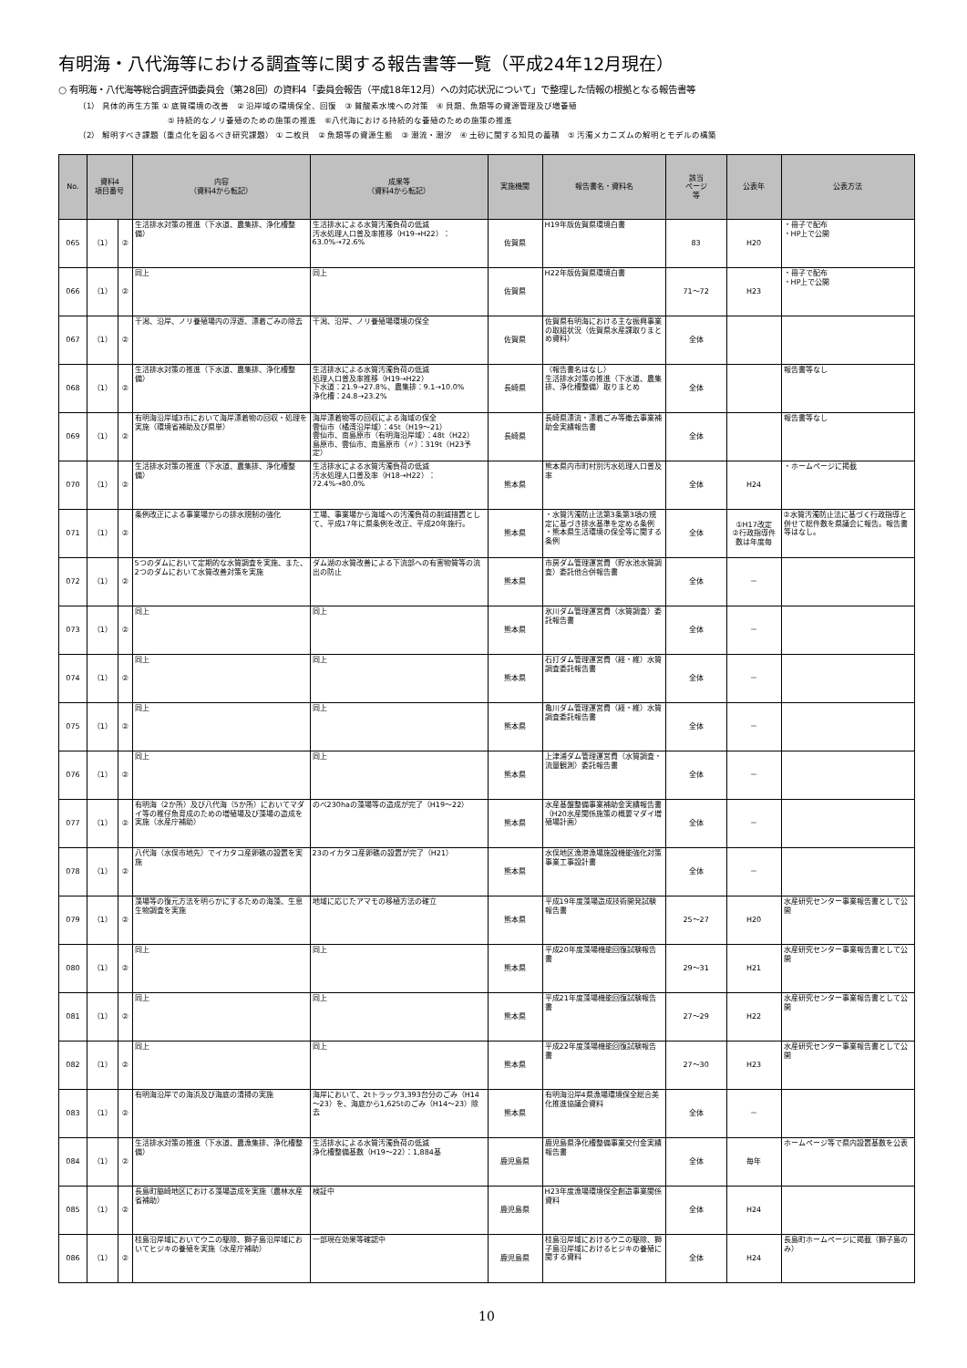有明海・八代海等における調査等に関する報告書等一覧（平成24年12月現在）
○ 有明海・八代海等総合調査評価委員会（第28回）の資料4「委員会報告（平成18年12月）への対応状況について」で整理した情報の根拠となる報告書等
（1） 具体的再生方策 ① 底質環境の改善　② 沿岸域の環境保全、回復　③ 貧酸素水塊への対策　④ 貝類、魚類等の資源管理及び増養殖
⑤ 持続的なノリ養殖のための施策の推進　⑥八代海における持続的な養殖のための施策の推進
（2） 解明すべき課題（重点化を図るべき研究課題） ① 二枚貝　② 魚類等の資源生態　③ 潮流・潮汐　④ 土砂に関する知見の蓄積　⑤ 汚濁メカニズムの解明とモデルの構築
| No. | 資料4 項目番号 | | 内容 （資料4から転記） | 成果等 （資料4から転記） | 実施機関 | 報告書名・資料名 | 該当 ページ 等 | 公表年 | 公表方法 |
| --- | --- | --- | --- | --- | --- | --- | --- | --- | --- |
| 065 | （1） | ② | 生活排水対策の推進（下水道、農集排、浄化槽整備） | 生活排水による水質汚濁負荷の低減 汚水処理人口普及率推移（H19→H22）：63.0%→72.6% | 佐賀県 | H19年版佐賀県環境白書 | 83 | H20 | ・冊子で配布 ・HP上で公開 |
| 066 | （1） | ② | 同上 | 同上 | 佐賀県 | H22年版佐賀県環境白書 | 71～72 | H23 | ・冊子で配布 ・HP上で公開 |
| 067 | （1） | ② | 干潟、沿岸、ノリ養殖場内の浮遊、漂着ごみの除去 | 干潟、沿岸、ノリ養殖場環境の保全 | 佐賀県 | 佐賀県有明海における主な振興事業の取組状況（佐賀県水産課取りまとめ資料） | 全体 | | |
| 068 | （1） | ② | 生活排水対策の推進（下水道、農集排、浄化槽整備） | 生活排水による水質汚濁負荷の低減 処理人口普及率推移（H19→H22） 下水道：21.9→27.8%、農集排：9.1→10.0% 浄化槽：24.8→23.2% | 長崎県 | （報告書名はなし） 生活排水対策の推進（下水道、農集排、浄化槽整備）取りまとめ | 全体 | | 報告書等なし |
| 069 | （1） | ② | 有明海沿岸域3市において海岸漂着物の回収・処理を実施（環境省補助及び県単） | 海岸漂着物等の回収による海域の保全 雲仙市（橘湾沿岸域）：45t（H19～21） 雲仙市、南島原市（有明海沿岸域）：48t（H22） 島原市、雲仙市、南島原市（〃）：319t（H23予定） | 長崎県 | 長崎県漂流・漂着ごみ等撤去事業補助金実績報告書 | 全体 | | 報告書等なし |
| 070 | （1） | ② | 生活排水対策の推進（下水道、農集排、浄化槽整備） | 生活排水による水質汚濁負荷の低減 汚水処理人口普及率（H18→H22）：72.4%→80.0% | 熊本県 | 熊本県内市町村別汚水処理人口普及率 | 全体 | H24 | ・ホームページに掲載 |
| 071 | （1） | ② | 条例改正による事業場からの排水規制の強化 | 工場、事業場から海域への汚濁負荷の削減措置として、平成17年に県条例を改正、平成20年施行。 | 熊本県 | ・水質汚濁防止法第3条第3項の規定に基づき排水基準を定める条例 ・熊本県生活環境の保全等に関する条例 | 全体 | ①H17改定 ②行政指導件数は年度毎 | ②水質汚濁防止法に基づく行政指導と併せて総件数を県議会に報告。報告書等はなし。 |
| 072 | （1） | ② | 5つのダムにおいて定期的な水質調査を実施、また、2つのダムにおいて水質改善対策を実施 | ダム湖の水質改善による下流部への有害物質等の流出の防止 | 熊本県 | 市房ダム管理運営費（貯水池水質調査）委託他合併報告書 | 全体 | － | |
| 073 | （1） | ② | 同上 | 同上 | 熊本県 | 氷川ダム管理運営費（水質調査）委託報告書 | 全体 | － | |
| 074 | （1） | ② | 同上 | 同上 | 熊本県 | 石打ダム管理運営費（経・維）水質調査委託報告書 | 全体 | － | |
| 075 | （1） | ② | 同上 | 同上 | 熊本県 | 亀川ダム管理運営費（経・維）水質調査委託報告書 | 全体 | － | |
| 076 | （1） | ② | 同上 | 同上 | 熊本県 | 上津浦ダム管理運営費（水質調査・流量観測）委託報告書 | 全体 | － | |
| 077 | （1） | ② | 有明海（2か所）及び八代海（5か所）においてマダイ等の稚仔魚育成のための増殖場及び藻場の造成を実施（水産庁補助） | のべ230haの藻場等の造成が完了（H19～22） | 熊本県 | 水産基盤整備事業補助金実績報告書（H20水産関係施策の概要マダイ増殖場計画） | 全体 | － | |
| 078 | （1） | ② | 八代海（水俣市地先）でイカタコ産卵礁の設置を実施 | 23のイカタコ産卵礁の設置が完了（H21） | 熊本県 | 水俣地区漁港漁場施設機能強化対策事業工事設計書 | 全体 | － | |
| 079 | （1） | ② | 藻場等の復元方法を明らかにするための海藻、生息生物調査を実施 | 地域に応じたアマモの移植方法の確立 | 熊本県 | 平成19年度藻場造成技術開発試験報告書 | 25～27 | H20 | 水産研究センター事業報告書として公開 |
| 080 | （1） | ② | 同上 | 同上 | 熊本県 | 平成20年度藻場機能回復試験報告書 | 29～31 | H21 | 水産研究センター事業報告書として公開 |
| 081 | （1） | ② | 同上 | 同上 | 熊本県 | 平成21年度藻場機能回復試験報告書 | 27～29 | H22 | 水産研究センター事業報告書として公開 |
| 082 | （1） | ② | 同上 | 同上 | 熊本県 | 平成22年度藻場機能回復試験報告書 | 27～30 | H23 | 水産研究センター事業報告書として公開 |
| 083 | （1） | ② | 有明海沿岸での海浜及び海底の清掃の実施 | 海岸において、2tトラック3,393台分のごみ（H14～23）を、海底から1,625tのごみ（H14～23）除去 | 熊本県 | 有明海沿岸4県漁場環境保全総合美化推進協議会資料 | 全体 | － | |
| 084 | （1） | ② | 生活排水対策の推進（下水道、農漁集排、浄化槽整備） | 生活排水による水質汚濁負荷の低減 浄化槽整備基数（H19～22）：1,884基 | 鹿児島県 | 鹿児島県浄化槽整備事業交付金実績報告書 | 全体 | 毎年 | ホームページ等で県内設置基数を公表 |
| 085 | （1） | ② | 長島町脇崎地区における藻場造成を実施（農林水産省補助） | 検証中 | 鹿児島県 | H23年度漁場環境保全創造事業関係資料 | 全体 | H24 | |
| 086 | （1） | ② | 桂島沿岸域においてウニの駆除、獅子島沿岸域においてヒジキの養殖を実施（水産庁補助） | 一部現在効果等確認中 | 鹿児島県 | 桂島沿岸域におけるウニの駆除、獅子島沿岸域におけるヒジキの養殖に関する資料 | 全体 | H24 | 長島町ホームページに掲載（獅子島のみ） |
10